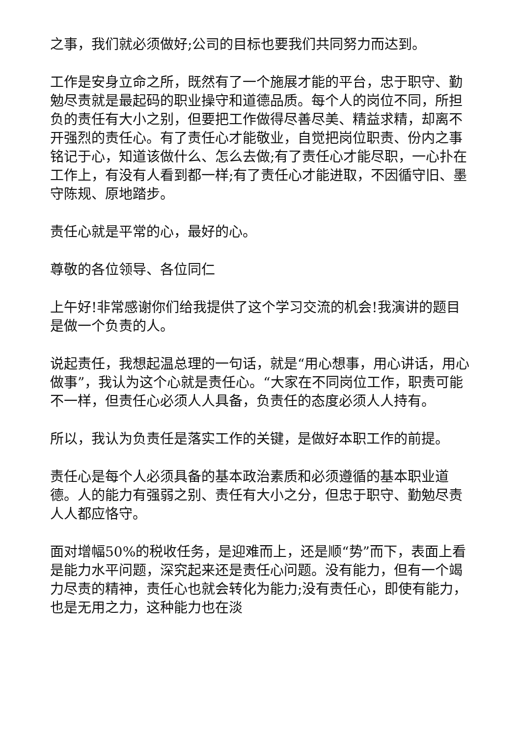之事，我们就必须做好;公司的目标也要我们共同努力而达到。
工作是安身立命之所，既然有了一个施展才能的平台，忠于职守、勤勉尽责就是最起码的职业操守和道德品质。每个人的岗位不同，所担负的责任有大小之别，但要把工作做得尽善尽美、精益求精，却离不开强烈的责任心。有了责任心才能敬业，自觉把岗位职责、份内之事铭记于心，知道该做什么、怎么去做;有了责任心才能尽职，一心扑在工作上，有没有人看到都一样;有了责任心才能进取，不因循守旧、墨守陈规、原地踏步。
责任心就是平常的心，最好的心。
尊敬的各位领导、各位同仁
上午好!非常感谢你们给我提供了这个学习交流的机会!我演讲的题目是做一个负责的人。
说起责任，我想起温总理的一句话，就是“用心想事，用心讲话，用心做事”，我认为这个心就是责任心。“大家在不同岗位工作，职责可能不一样，但责任心必须人人具备，负责任的态度必须人人持有。
所以，我认为负责任是落实工作的关键，是做好本职工作的前提。
责任心是每个人必须具备的基本政治素质和必须遵循的基本职业道德。人的能力有强弱之别、责任有大小之分，但忠于职守、勤勉尽责人人都应恪守。
面对增幅50%的税收任务，是迎难而上，还是顺“势”而下，表面上看是能力水平问题，深究起来还是责任心问题。没有能力，但有一个竭力尽责的精神，责任心也就会转化为能力;没有责任心，即使有能力，也是无用之力，这种能力也在淡